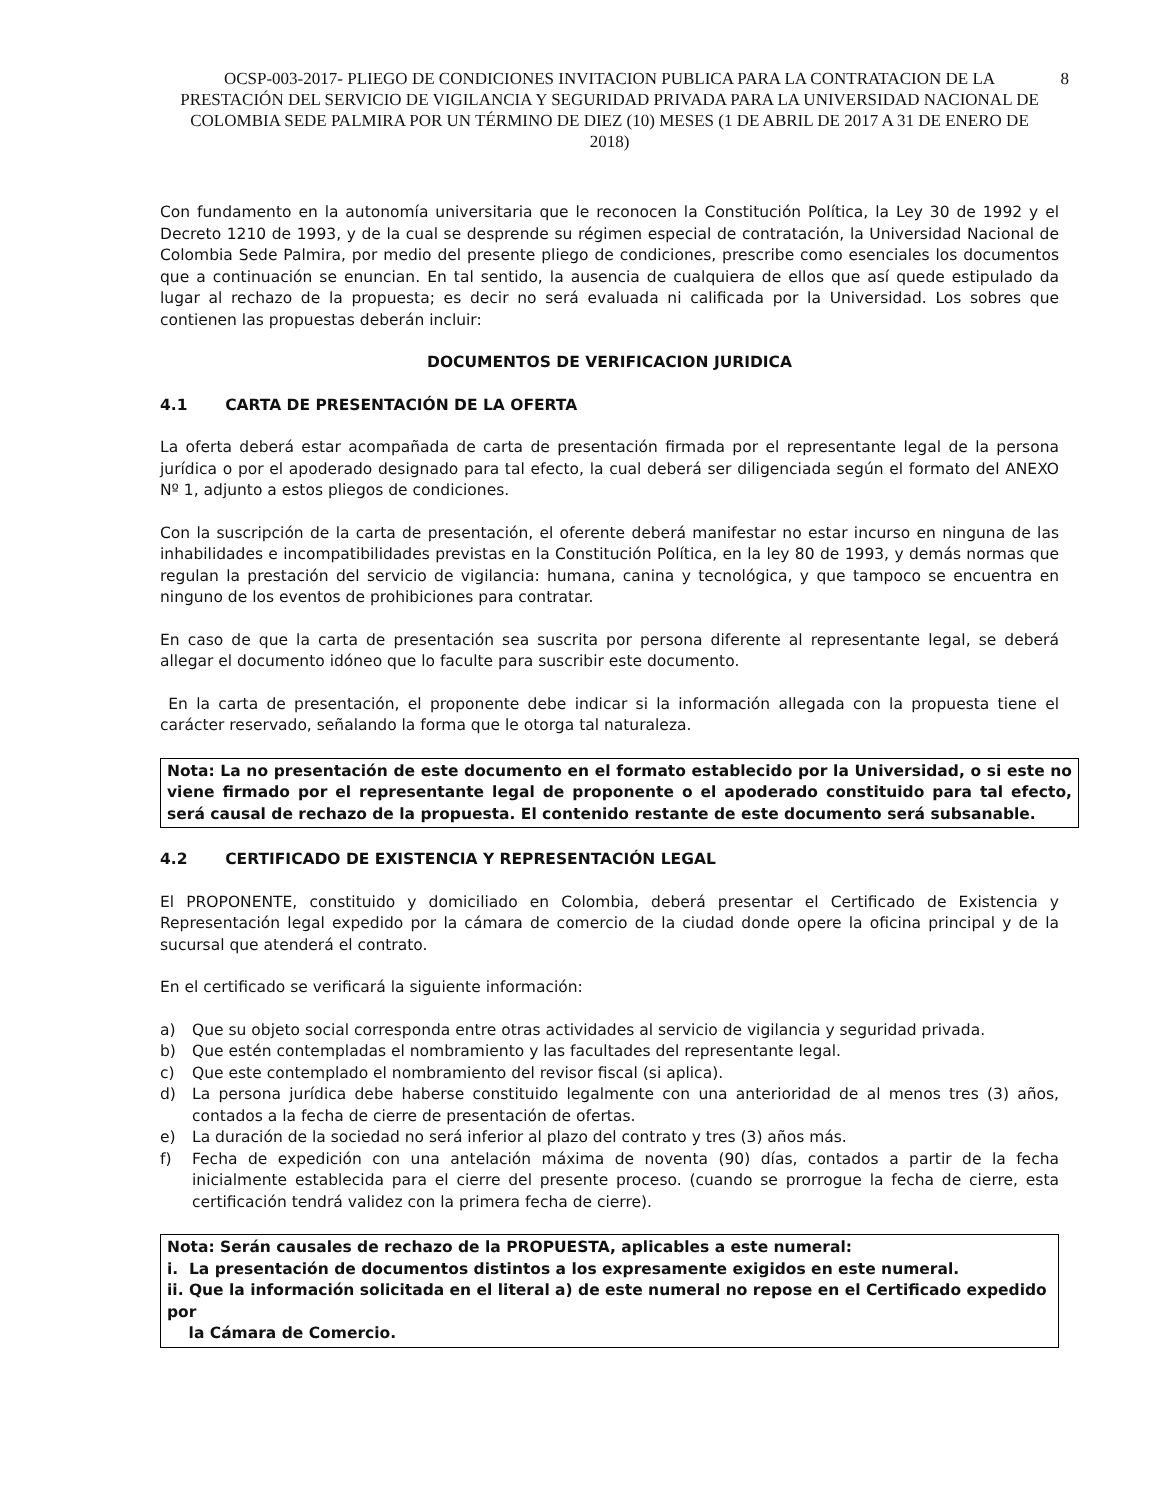OCSP-003-2017- PLIEGO DE CONDICIONES INVITACION PUBLICA PARA LA CONTRATACION DE LA PRESTACIÓN DEL SERVICIO DE VIGILANCIA Y SEGURIDAD PRIVADA PARA LA UNIVERSIDAD NACIONAL DE COLOMBIA SEDE PALMIRA POR UN TÉRMINO DE DIEZ (10) MESES (1 DE ABRIL DE 2017 A 31 DE ENERO DE 2018) 8
Con fundamento en la autonomía universitaria que le reconocen la Constitución Política, la Ley 30 de 1992 y el Decreto 1210 de 1993, y de la cual se desprende su régimen especial de contratación, la Universidad Nacional de Colombia Sede Palmira, por medio del presente pliego de condiciones, prescribe como esenciales los documentos que a continuación se enuncian. En tal sentido, la ausencia de cualquiera de ellos que así quede estipulado da lugar al rechazo de la propuesta; es decir no será evaluada ni calificada por la Universidad. Los sobres que contienen las propuestas deberán incluir:
DOCUMENTOS DE VERIFICACION JURIDICA
4.1 CARTA DE PRESENTACIÓN DE LA OFERTA
La oferta deberá estar acompañada de carta de presentación firmada por el representante legal de la persona jurídica o por el apoderado designado para tal efecto, la cual deberá ser diligenciada según el formato del ANEXO Nº 1, adjunto a estos pliegos de condiciones.
Con la suscripción de la carta de presentación, el oferente deberá manifestar no estar incurso en ninguna de las inhabilidades e incompatibilidades previstas en la Constitución Política, en la ley 80 de 1993, y demás normas que regulan la prestación del servicio de vigilancia: humana, canina y tecnológica, y que tampoco se encuentra en ninguno de los eventos de prohibiciones para contratar.
En caso de que la carta de presentación sea suscrita por persona diferente al representante legal, se deberá allegar el documento idóneo que lo faculte para suscribir este documento.
En la carta de presentación, el proponente debe indicar si la información allegada con la propuesta tiene el carácter reservado, señalando la forma que le otorga tal naturaleza.
Nota: La no presentación de este documento en el formato establecido por la Universidad, o si este no viene firmado por el representante legal de proponente o el apoderado constituido para tal efecto, será causal de rechazo de la propuesta. El contenido restante de este documento será subsanable.
4.2 CERTIFICADO DE EXISTENCIA Y REPRESENTACIÓN LEGAL
El PROPONENTE, constituido y domiciliado en Colombia, deberá presentar el Certificado de Existencia y Representación legal expedido por la cámara de comercio de la ciudad donde opere la oficina principal y de la sucursal que atenderá el contrato.
En el certificado se verificará la siguiente información:
a) Que su objeto social corresponda entre otras actividades al servicio de vigilancia y seguridad privada.
b) Que estén contempladas el nombramiento y las facultades del representante legal.
c) Que este contemplado el nombramiento del revisor fiscal (si aplica).
d) La persona jurídica debe haberse constituido legalmente con una anterioridad de al menos tres (3) años, contados a la fecha de cierre de presentación de ofertas.
e) La duración de la sociedad no será inferior al plazo del contrato y tres (3) años más.
f) Fecha de expedición con una antelación máxima de noventa (90) días, contados a partir de la fecha inicialmente establecida para el cierre del presente proceso. (cuando se prorrogue la fecha de cierre, esta certificación tendrá validez con la primera fecha de cierre).
Nota: Serán causales de rechazo de la PROPUESTA, aplicables a este numeral:
i. La presentación de documentos distintos a los expresamente exigidos en este numeral.
ii. Que la información solicitada en el literal a) de este numeral no repose en el Certificado expedido por
la Cámara de Comercio.